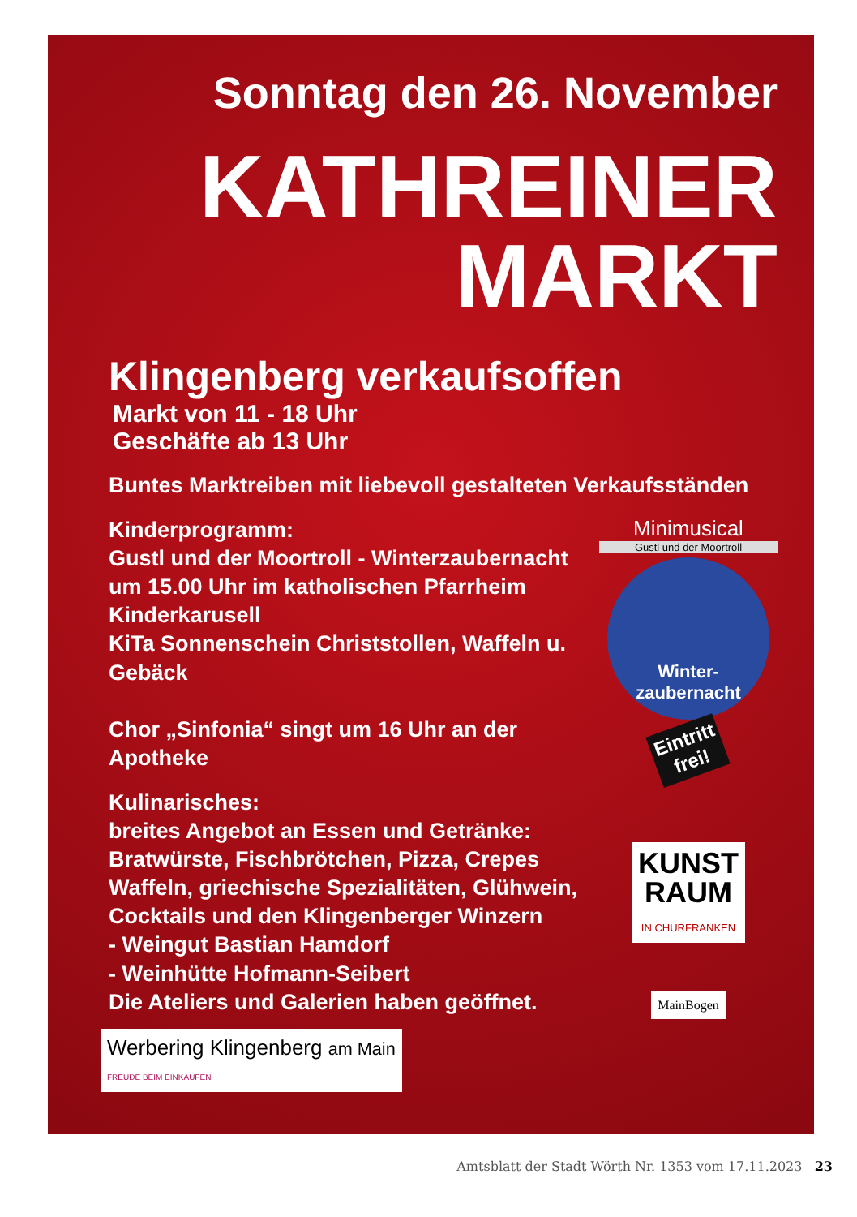Sonntag den 26. November
KATHREINER
MARKT
Klingenberg verkaufsoffen
Markt von 11 - 18 Uhr
Geschäfte ab 13 Uhr
Buntes Marktreiben mit liebevoll gestalteten Verkaufsständen
Kinderprogramm:
Gustl und der Moortroll - Winterzaubernacht
um 15.00 Uhr im katholischen Pfarrheim
Kinderkarusell
KiTa Sonnenschein Christstollen, Waffeln u. Gebäck
Chor „Sinfonia“ singt um 16 Uhr an der Apotheke
Kulinarisches:
breites Angebot an Essen und Getränke:
Bratwürste, Fischbrötchen, Pizza, Crepes
Waffeln, griechische Spezialitäten, Glühwein,
Cocktails und den Klingenberger Winzern
- Weingut Bastian Hamdorf
- Weinhütte Hofmann-Seibert
Die Ateliers und Galerien haben geöffnet.
Werbering Klingenberg am Main
FREUDE BEIM EINKAUFEN
Minimusical
Gustl und der Moortroll
Winter-
zaubernacht
Eintritt
frei!
KUNST
RAUM
IN CHURFRANKEN
MainBogen
Amtsblatt der Stadt Wörth Nr. 1353 vom 17.11.2023 23